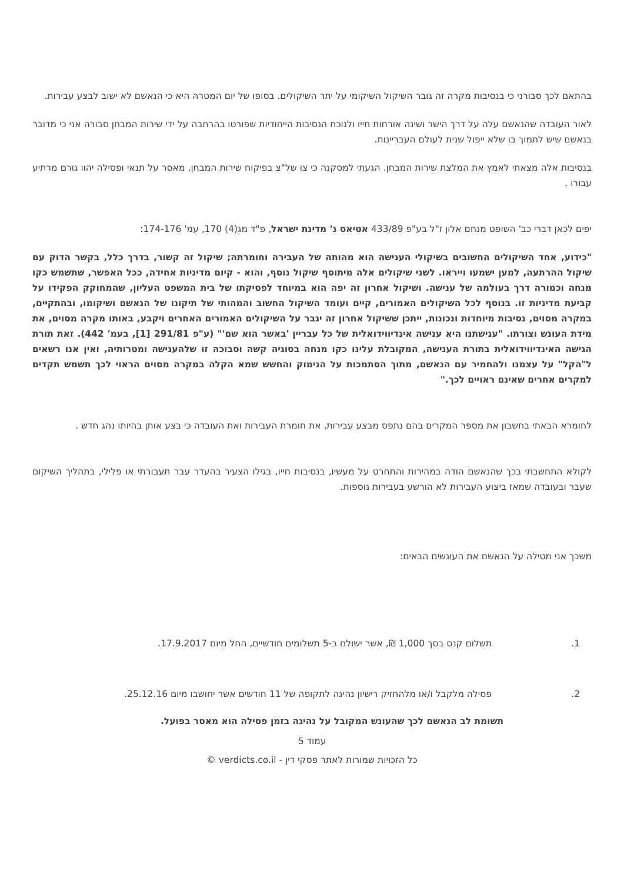בהתאם לכך סבורני כי בנסיבות מקרה זה גובר השיקול השיקומי על יתר השיקולים. בסופו של יום המטרה היא כי הנאשם לא ישוב לבצע עבירות.
לאור העובדה שהנאשם עלה על דרך הישר ושינה אורחות חייו ולנוכח הנסיבות הייחודיות שפורטו בהרחבה על ידי שירות המבחן סבורה אני כי מדובר בנאשם שיש לתמוך בו שלא ייפול שנית לעולם העבריינות.
בנסיבות אלה מצאתי לאמץ את המלצת שירות המבחן. הגעתי למסקנה כי צו של"צ בפיקוח שירות המבחן, מאסר על תנאי ופסילה יהוו גורם מרתיע עבורו .
יפים לכאן דברי כב' השופט מנחם אלון ז"ל בע"פ 433/89 אטיאס נ' מדינת ישראל, פ"ד מג(4) 170, עמ' 174-176:
"כידוע, אחד השיקולים החשובים בשיקולי הענישה הוא מהותה של העבירה וחומרתה; שיקול זה קשור, בדרך כלל, בקשר הדוק עם שיקול ההרתעה, למען ישמעו וייראו. לשני שיקולים אלה מיתוסף שיקול נוסף, והוא - קיום מדיניות אחידה, ככל האפשר, שתשמש כקו מנחה וכמורה דרך בעולמה של ענישה. ושיקול אחרון זה יפה הוא במיוחד לפסיקתו של בית המשפט העליון, שהמחוקק הפקידו על קביעת מדיניות זו. בנוסף לכל השיקולים האמורים, קיים ועומד השיקול החשוב והמהותי של תיקונו של הנאשם ושיקומו, ובהתקיים, במקרה מסוים, נסיבות מיוחדות ונכונות, ייתכן ששיקול אחרון זה יגבר על השיקולים האמורים האחרים ויקבע, באותו מקרה מסוים, את מידת העונש וצורתו. "ענישתנו היא ענישה אינדיווידואלית של כל עבריין 'באשר הוא שם'" (ע"פ 291/81 [1], בעמ' 442). זאת תורת הגישה האינדיווידואלית בתורת הענישה, המקובלת עלינו כקו מנחה בסוגיה קשה וסבוכה זו שלהענישה ומטרותיה, ואין אנו רשאים ל"הקל" על עצמנו ולהחמיר עם הנאשם, מתוך הסתמכות על הנימוק והחשש שמא הקלה במקרה מסוים הראוי לכך תשמש תקדים למקרים אחרים שאינם ראויים לכך."
לחומרא הבאתי בחשבון את מספר המקרים בהם נתפס מבצע עבירות, את חומרת העבירות ואת העובדה כי בצע אותן בהיותו נהג חדש .
לקולא התחשבתי בכך שהנאשם הודה במהירות והתחרט על מעשיו, בנסיבות חייו, בגילו הצעיר בהעדר עבר תעבורתי או פלילי, בתהליך השיקום שעבר ובעובדה שמאז ביצוע העבירות לא הורשע בעבירות נוספות.
משכך אני מטילה על הנאשם את העונשים הבאים:
1. תשלום קנס בסך 1,000 ₪, אשר ישולם ב-5 תשלומים חודשיים, החל מיום 17.9.2017.
2. פסילה מלקבל ו/או מלהחזיק רישיון נהיגה לתקופה של 11 חודשים אשר יחושבו מיום 25.12.16.
תשומת לב הנאשם לכך שהעונש המקובל על נהיגה בזמן פסילה הוא מאסר בפועל.
עמוד 5
כל הזכויות שמורות לאתר פסקי דין - verdicts.co.il ©